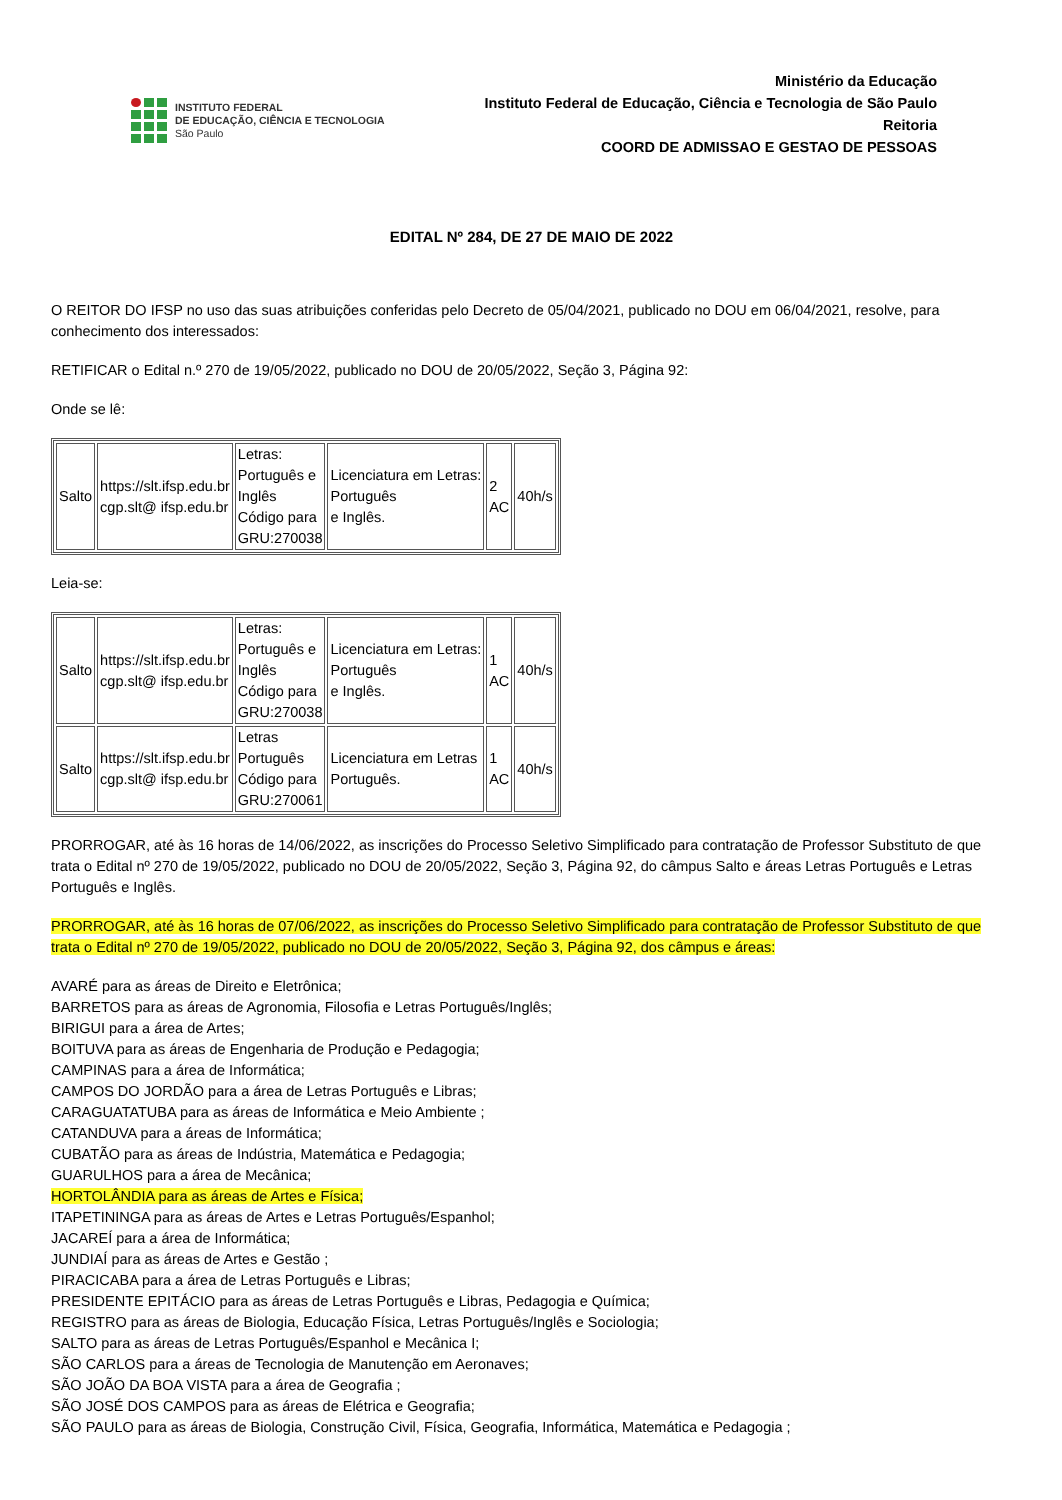INSTITUTO FEDERAL
DE EDUCAÇÃO, CIÊNCIA E TECNOLOGIA
São Paulo
Ministério da Educação
Instituto Federal de Educação, Ciência e Tecnologia de São Paulo
Reitoria
COORD DE ADMISSAO E GESTAO DE PESSOAS
EDITAL Nº 284, DE 27 DE MAIO DE 2022
O REITOR DO IFSP no uso das suas atribuições conferidas pelo Decreto de 05/04/2021, publicado no DOU em 06/04/2021, resolve, para conhecimento dos interessados:
RETIFICAR o Edital n.º 270 de 19/05/2022, publicado no DOU de 20/05/2022, Seção 3, Página 92:
Onde se lê:
| Salto | https://slt.ifsp.edu.br cgp.slt@ ifsp.edu.br | Letras: Português e Inglês Código para GRU:270038 | Licenciatura em Letras: Português e Inglês. | 2 AC | 40h/s |
Leia-se:
| Salto | https://slt.ifsp.edu.br cgp.slt@ ifsp.edu.br | Letras: Português e Inglês Código para GRU:270038 | Licenciatura em Letras: Português e Inglês. | 1 AC | 40h/s |
| Salto | https://slt.ifsp.edu.br cgp.slt@ ifsp.edu.br | Letras Português Código para GRU:270061 | Licenciatura em Letras Português. | 1 AC | 40h/s |
PRORROGAR, até às 16 horas de 14/06/2022, as inscrições do Processo Seletivo Simplificado para contratação de Professor Substituto de que trata o Edital nº 270 de 19/05/2022, publicado no DOU de 20/05/2022, Seção 3, Página 92, do câmpus Salto e áreas Letras Português e Letras Português e Inglês.
PRORROGAR, até às 16 horas de 07/06/2022, as inscrições do Processo Seletivo Simplificado para contratação de Professor Substituto de que trata o Edital nº 270 de 19/05/2022, publicado no DOU de 20/05/2022, Seção 3, Página 92, dos câmpus e áreas:
AVARÉ para as áreas de Direito e Eletrônica;
BARRETOS para as áreas de Agronomia, Filosofia e Letras Português/Inglês;
BIRIGUI para a área de Artes;
BOITUVA para as áreas de Engenharia de Produção e Pedagogia;
CAMPINAS para a área de Informática;
CAMPOS DO JORDÃO para a área de Letras Português e Libras;
CARAGUATATUBA para as áreas de Informática e Meio Ambiente ;
CATANDUVA para a áreas de Informática;
CUBATÃO para as áreas de Indústria, Matemática e Pedagogia;
GUARULHOS para a área de Mecânica;
HORTOLÂNDIA para as áreas de Artes e Física;
ITAPETININGA para as áreas de Artes e Letras Português/Espanhol;
JACAREÍ para a área de Informática;
JUNDIAÍ para as áreas de Artes e Gestão ;
PIRACICABA para a área de Letras Português e Libras;
PRESIDENTE EPITÁCIO para as áreas de Letras Português e Libras, Pedagogia e Química;
REGISTRO para as áreas de Biologia, Educação Física, Letras Português/Inglês e Sociologia;
SALTO para as áreas de Letras Português/Espanhol e Mecânica I;
SÃO CARLOS para a áreas de Tecnologia de Manutenção em Aeronaves;
SÃO JOÃO DA BOA VISTA para a área de Geografia ;
SÃO JOSÉ DOS CAMPOS para as áreas de Elétrica e Geografia;
SÃO PAULO para as áreas de Biologia, Construção Civil, Física, Geografia, Informática, Matemática e Pedagogia ;